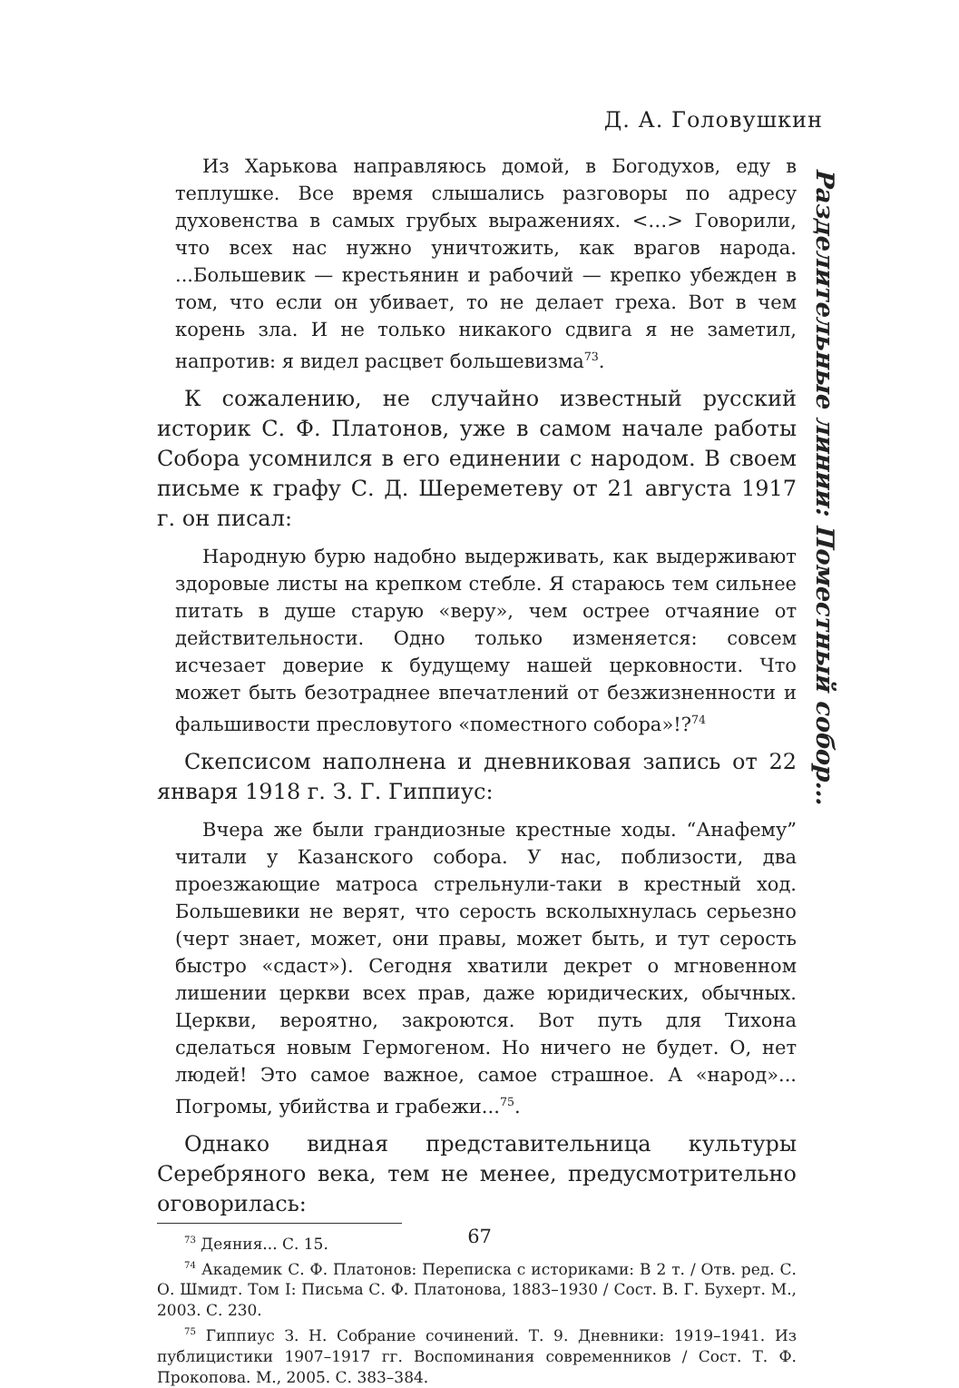Д. А. Головушкин
Разделительные линии: Поместный собор…
Из Харькова направляюсь домой, в Богодухов, еду в теплушке. Все время слышались разговоры по адресу духовенства в самых грубых выражениях. <…> Говорили, что всех нас нужно уничтожить, как врагов народа. ...Большевик — крестьянин и рабочий — крепко убежден в том, что если он убивает, то не делает греха. Вот в чем корень зла. И не только никакого сдвига я не заметил, напротив: я видел расцвет большевизма<sup>73</sup>.
К сожалению, не случайно известный русский историк С. Ф. Платонов, уже в самом начале работы Собора усомнился в его единении с народом. В своем письме к графу С. Д. Шереметеву от 21 августа 1917 г. он писал:
Народную бурю надобно выдерживать, как выдерживают здоровые листы на крепком стебле. Я стараюсь тем сильнее питать в душе старую «веру», чем острее отчаяние от действительности. Одно только изменяется: совсем исчезает доверие к будущему нашей церковности. Что может быть безотраднее впечатлений от безжизненности и фальшивости пресловутого «поместного собора»!?<sup>74</sup>
Скепсисом наполнена и дневниковая запись от 22 января 1918 г. З. Г. Гиппиус:
Вчера же были грандиозные крестные ходы. “Анафему” читали у Казанского собора. У нас, поблизости, два проезжающие матроса стрельнули-таки в крестный ход. Большевики не верят, что серость всколыхнулась серьезно (черт знает, может, они правы, может быть, и тут серость быстро «сдаст»). Сегодня хватили декрет о мгновенном лишении церкви всех прав, даже юридических, обычных. Церкви, вероятно, закроются. Вот путь для Тихона сделаться новым Гермогеном. Но ничего не будет. О, нет людей! Это самое важное, самое страшное. А «народ»... Погромы, убийства и грабежи...<sup>75</sup>.
Однако видная представительница культуры Серебряного века, тем не менее, предусмотрительно оговорилась:
<sup>73</sup> Деяния... С. 15.
<sup>74</sup> Академик С. Ф. Платонов: Переписка с историками: В 2 т. / Отв. ред. С. О. Шмидт. Том I: Письма С. Ф. Платонова, 1883–1930 / Сост. В. Г. Бухерт. М., 2003. С. 230.
<sup>75</sup> Гиппиус З. Н. Собрание сочинений. Т. 9. Дневники: 1919–1941. Из публицистики 1907–1917 гг. Воспоминания современников / Сост. Т. Ф. Прокопова. М., 2005. С. 383–384.
67